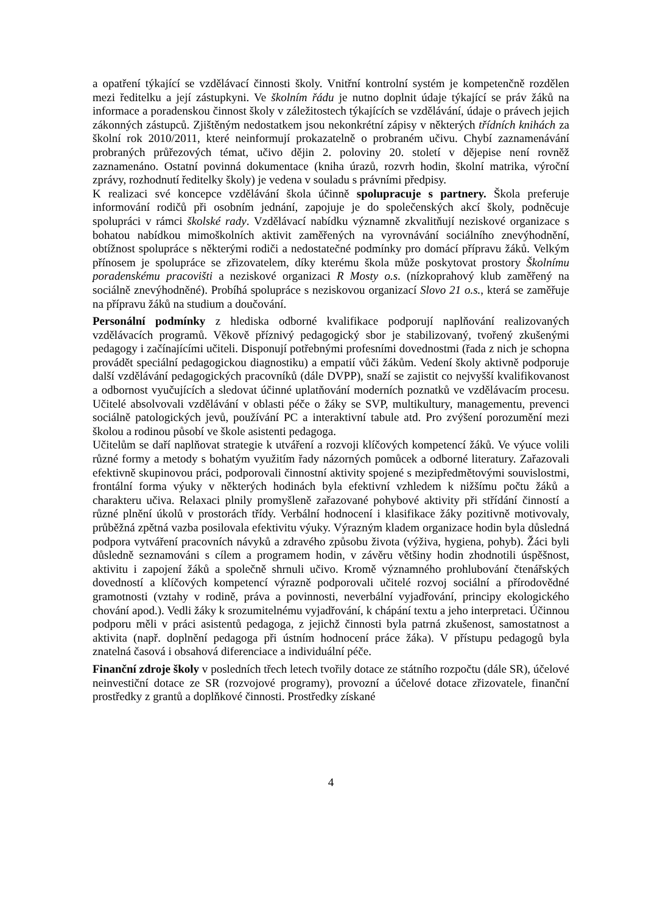a opatření týkající se vzdělávací činnosti školy. Vnitřní kontrolní systém je kompetenčně rozdělen mezi ředitelku a její zástupkyni. Ve školním řádu je nutno doplnit údaje týkající se práv žáků na informace a poradenskou činnost školy v záležitostech týkajících se vzdělávání, údaje o právech jejich zákonných zástupců. Zjištěným nedostatkem jsou nekonkrétní zápisy v některých třídních knihách za školní rok 2010/2011, které neinformují prokazatelně o probraném učivu. Chybí zaznamenávání probraných průřezových témat, učivo dějin 2. poloviny 20. století v dějepise není rovněž zaznamenáno. Ostatní povinná dokumentace (kniha úrazů, rozvrh hodin, školní matrika, výroční zprávy, rozhodnutí ředitelky školy) je vedena v souladu s právními předpisy.
K realizaci své koncepce vzdělávání škola účinně spolupracuje s partnery. Škola preferuje informování rodičů při osobním jednání, zapojuje je do společenských akcí školy, podněcuje spolupráci v rámci školské rady. Vzdělávací nabídku významně zkvalitňují neziskové organizace s bohatou nabídkou mimoškolních aktivit zaměřených na vyrovnávání sociálního znevýhodnění, obtížnost spolupráce s některými rodiči a nedostatečné podmínky pro domácí přípravu žáků. Velkým přínosem je spolupráce se zřizovatelem, díky kterému škola může poskytovat prostory Školnímu poradenskému pracovišti a neziskové organizaci R Mosty o.s. (nízkoprahový klub zaměřený na sociálně znevýhodněné). Probíhá spolupráce s neziskovou organizací Slovo 21 o.s., která se zaměřuje na přípravu žáků na studium a doučování.
Personální podmínky z hlediska odborné kvalifikace podporují naplňování realizovaných vzdělávacích programů. Věkově příznivý pedagogický sbor je stabilizovaný, tvořený zkušenými pedagogy i začínajícími učiteli. Disponují potřebnými profesními dovednostmi (řada z nich je schopna provádět speciální pedagogickou diagnostiku) a empatií vůči žákům. Vedení školy aktivně podporuje další vzdělávání pedagogických pracovníků (dále DVPP), snaží se zajistit co nejvyšší kvalifikovanost a odbornost vyučujících a sledovat účinné uplatňování moderních poznatků ve vzdělávacím procesu. Učitelé absolvovali vzdělávání v oblasti péče o žáky se SVP, multikultury, managementu, prevenci sociálně patologických jevů, používání PC a interaktivní tabule atd. Pro zvýšení porozumění mezi školou a rodinou působí ve škole asistenti pedagoga.
Učitelům se daří naplňovat strategie k utváření a rozvoji klíčových kompetencí žáků. Ve výuce volili různé formy a metody s bohatým využitím řady názorných pomůcek a odborné literatury. Zařazovali efektivně skupinovou práci, podporovali činnostní aktivity spojené s mezipředmětovými souvislostmi, frontální forma výuky v některých hodinách byla efektivní vzhledem k nižšímu počtu žáků a charakteru učiva. Relaxaci plnily promyšleně zařazované pohybové aktivity při střídání činností a různé plnění úkolů v prostorách třídy. Verbální hodnocení i klasifikace žáky pozitivně motivovaly, průběžná zpětná vazba posilovala efektivitu výuky. Výrazným kladem organizace hodin byla důsledná podpora vytváření pracovních návyků a zdravého způsobu života (výživa, hygiena, pohyb). Žáci byli důsledně seznamováni s cílem a programem hodin, v závěru většiny hodin zhodnotili úspěšnost, aktivitu i zapojení žáků a společně shrnuli učivo. Kromě významného prohlubování čtenářských dovedností a klíčových kompetencí výrazně podporovali učitelé rozvoj sociální a přírodovědné gramotnosti (vztahy v rodině, práva a povinnosti, neverbální vyjadřování, principy ekologického chování apod.). Vedli žáky k srozumitelnému vyjadřování, k chápání textu a jeho interpretaci. Účinnou podporu měli v práci asistentů pedagoga, z jejichž činnosti byla patrná zkušenost, samostatnost a aktivita (např. doplnění pedagoga při ústním hodnocení práce žáka). V přístupu pedagogů byla znatelná časová i obsahová diferenciace a individuální péče.
Finanční zdroje školy v posledních třech letech tvořily dotace ze státního rozpočtu (dále SR), účelové neinvestiční dotace ze SR (rozvojové programy), provozní a účelové dotace zřizovatele, finanční prostředky z grantů a doplňkové činnosti. Prostředky získané
4